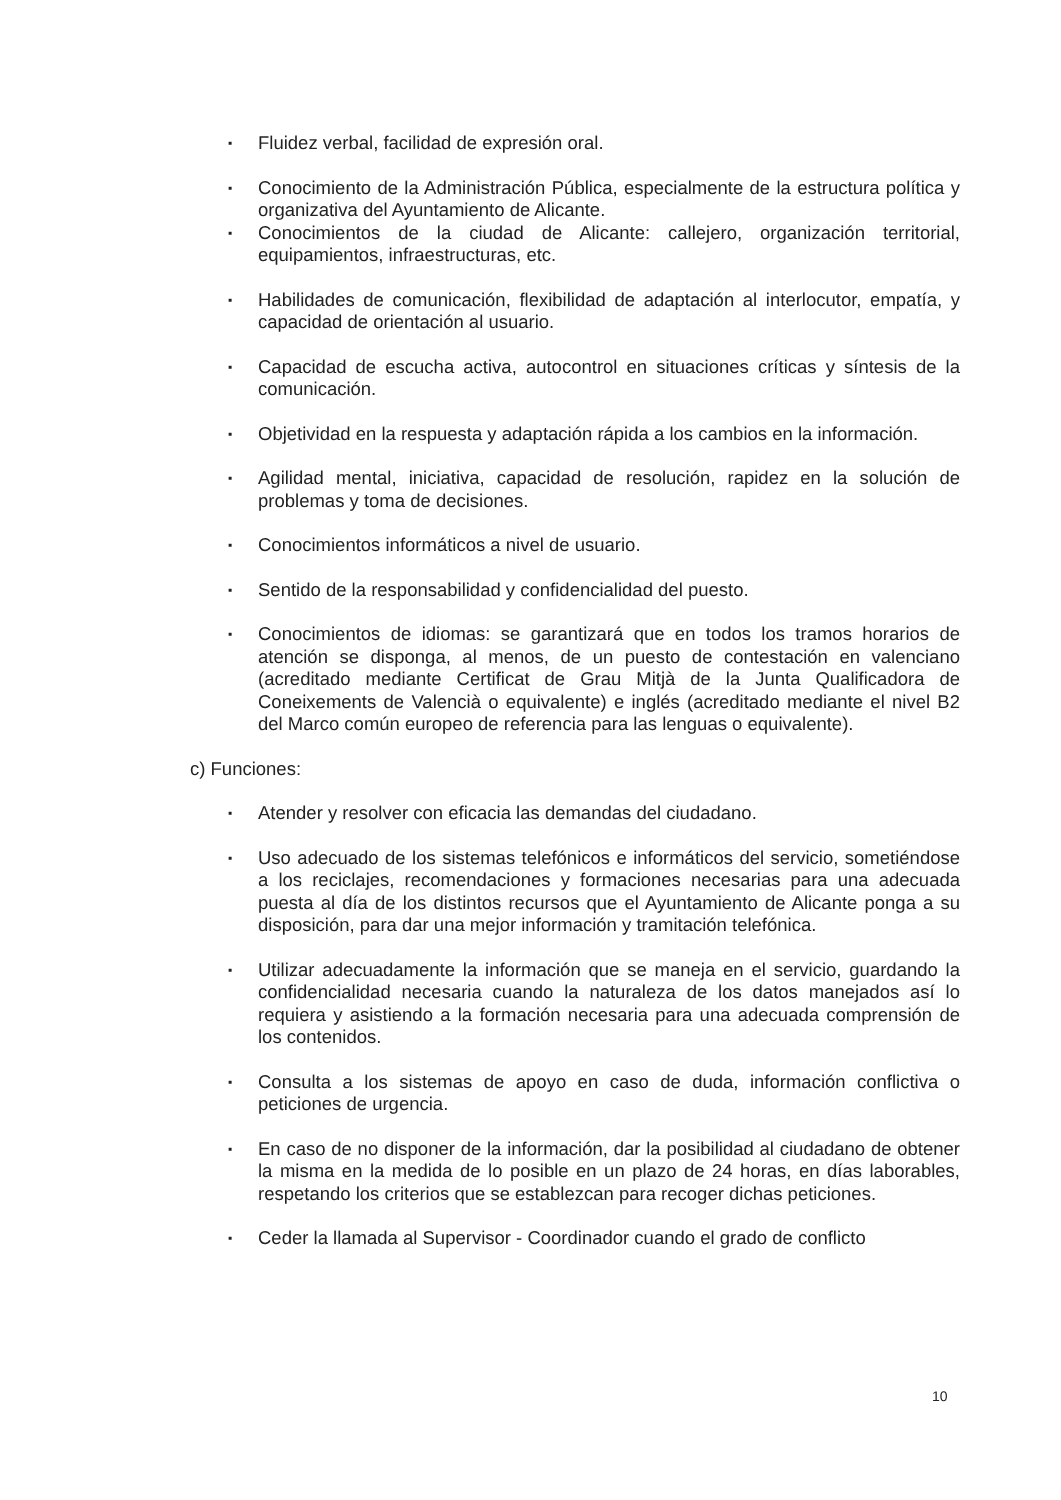▪ Fluidez verbal, facilidad de expresión oral.
▪ Conocimiento de la Administración Pública, especialmente de la estructura política y organizativa del Ayuntamiento de Alicante.
▪ Conocimientos de la ciudad de Alicante: callejero, organización territorial, equipamientos, infraestructuras, etc.
▪ Habilidades de comunicación, flexibilidad de adaptación al interlocutor, empatía, y capacidad de orientación al usuario.
▪ Capacidad de escucha activa, autocontrol en situaciones críticas y síntesis de la comunicación.
▪ Objetividad en la respuesta y adaptación rápida a los cambios en la información.
▪ Agilidad mental, iniciativa, capacidad de resolución, rapidez en la solución de problemas y toma de decisiones.
▪ Conocimientos informáticos a nivel de usuario.
▪ Sentido de la responsabilidad y confidencialidad del puesto.
▪ Conocimientos de idiomas: se garantizará que en todos los tramos horarios de atención se disponga, al menos, de un puesto de contestación en valenciano (acreditado mediante Certificat de Grau Mitjà de la Junta Qualificadora de Coneixements de Valencià o equivalente) e inglés (acreditado mediante el nivel B2 del Marco común europeo de referencia para las lenguas o equivalente).
c) Funciones:
▪ Atender y resolver con eficacia las demandas del ciudadano.
▪ Uso adecuado de los sistemas telefónicos e informáticos del servicio, sometiéndose a los reciclajes, recomendaciones y formaciones necesarias para una adecuada puesta al día de los distintos recursos que el Ayuntamiento de Alicante ponga a su disposición, para dar una mejor información y tramitación telefónica.
▪ Utilizar adecuadamente la información que se maneja en el servicio, guardando la confidencialidad necesaria cuando la naturaleza de los datos manejados así lo requiera y asistiendo a la formación necesaria para una adecuada comprensión de los contenidos.
▪ Consulta a los sistemas de apoyo en caso de duda, información conflictiva o peticiones de urgencia.
▪ En caso de no disponer de la información, dar la posibilidad al ciudadano de obtener la misma en la medida de lo posible en un plazo de 24 horas, en días laborables, respetando los criterios que se establezcan para recoger dichas peticiones.
▪ Ceder la llamada al Supervisor - Coordinador cuando el grado de conflicto
10